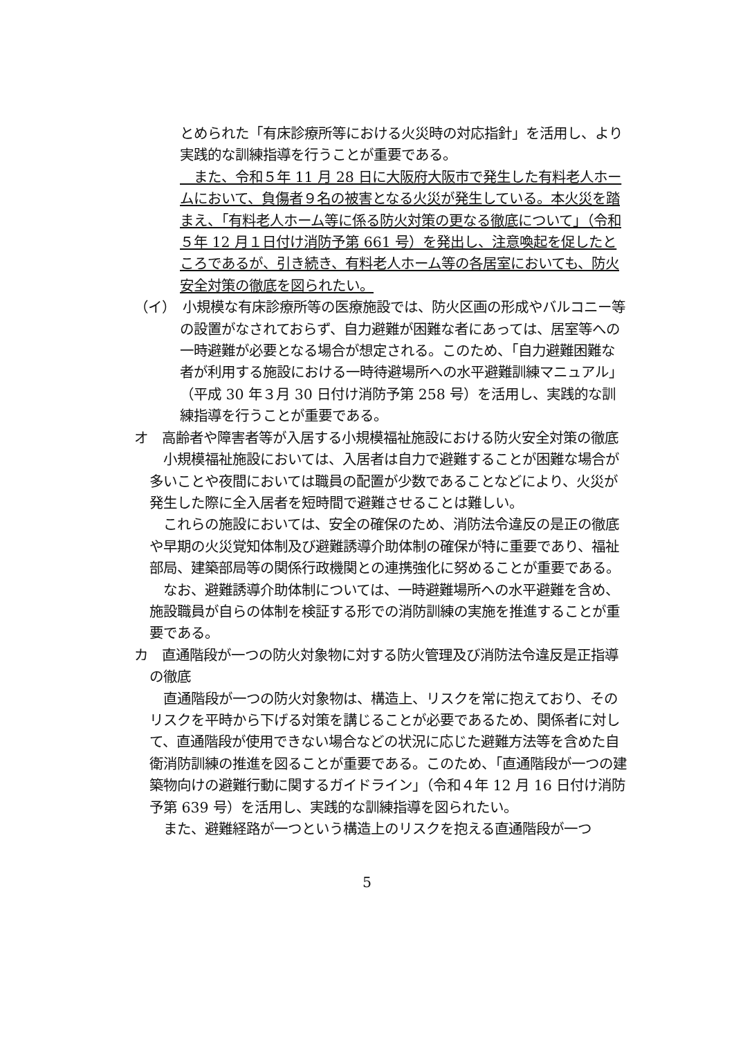とめられた「有床診療所等における火災時の対応指針」を活用し、より実践的な訓練指導を行うことが重要である。
　また、令和５年 11 月 28 日に大阪府大阪市で発生した有料老人ホームにおいて、負傷者９名の被害となる火災が発生している。本火災を踏まえ、「有料老人ホーム等に係る防火対策の更なる徹底について」（令和５年 12 月１日付け消防予第 661 号）を発出し、注意喚起を促したところであるが、引き続き、有料老人ホーム等の各居室においても、防火安全対策の徹底を図られたい。
（イ）　小規模な有床診療所等の医療施設では、防火区画の形成やバルコニー等の設置がなされておらず、自力避難が困難な者にあっては、居室等への一時避難が必要となる場合が想定される。このため、「自力避難困難な者が利用する施設における一時待避場所への水平避難訓練マニュアル」（平成 30 年３月 30 日付け消防予第 258 号）を活用し、実践的な訓練指導を行うことが重要である。
オ　高齢者や障害者等が入居する小規模福祉施設における防火安全対策の徹底
　小規模福祉施設においては、入居者は自力で避難することが困難な場合が多いことや夜間においては職員の配置が少数であることなどにより、火災が発生した際に全入居者を短時間で避難させることは難しい。
　これらの施設においては、安全の確保のため、消防法令違反の是正の徹底や早期の火災覚知体制及び避難誘導介助体制の確保が特に重要であり、福祉部局、建築部局等の関係行政機関との連携強化に努めることが重要である。
　なお、避難誘導介助体制については、一時避難場所への水平避難を含め、施設職員が自らの体制を検証する形での消防訓練の実施を推進することが重要である。
カ　直通階段が一つの防火対象物に対する防火管理及び消防法令違反是正指導の徹底
　直通階段が一つの防火対象物は、構造上、リスクを常に抱えており、そのリスクを平時から下げる対策を講じることが必要であるため、関係者に対して、直通階段が使用できない場合などの状況に応じた避難方法等を含めた自衛消防訓練の推進を図ることが重要である。このため、「直通階段が一つの建築物向けの避難行動に関するガイドライン」（令和４年 12 月 16 日付け消防予第 639 号）を活用し、実践的な訓練指導を図られたい。
　また、避難経路が一つという構造上のリスクを抱える直通階段が一つ
5